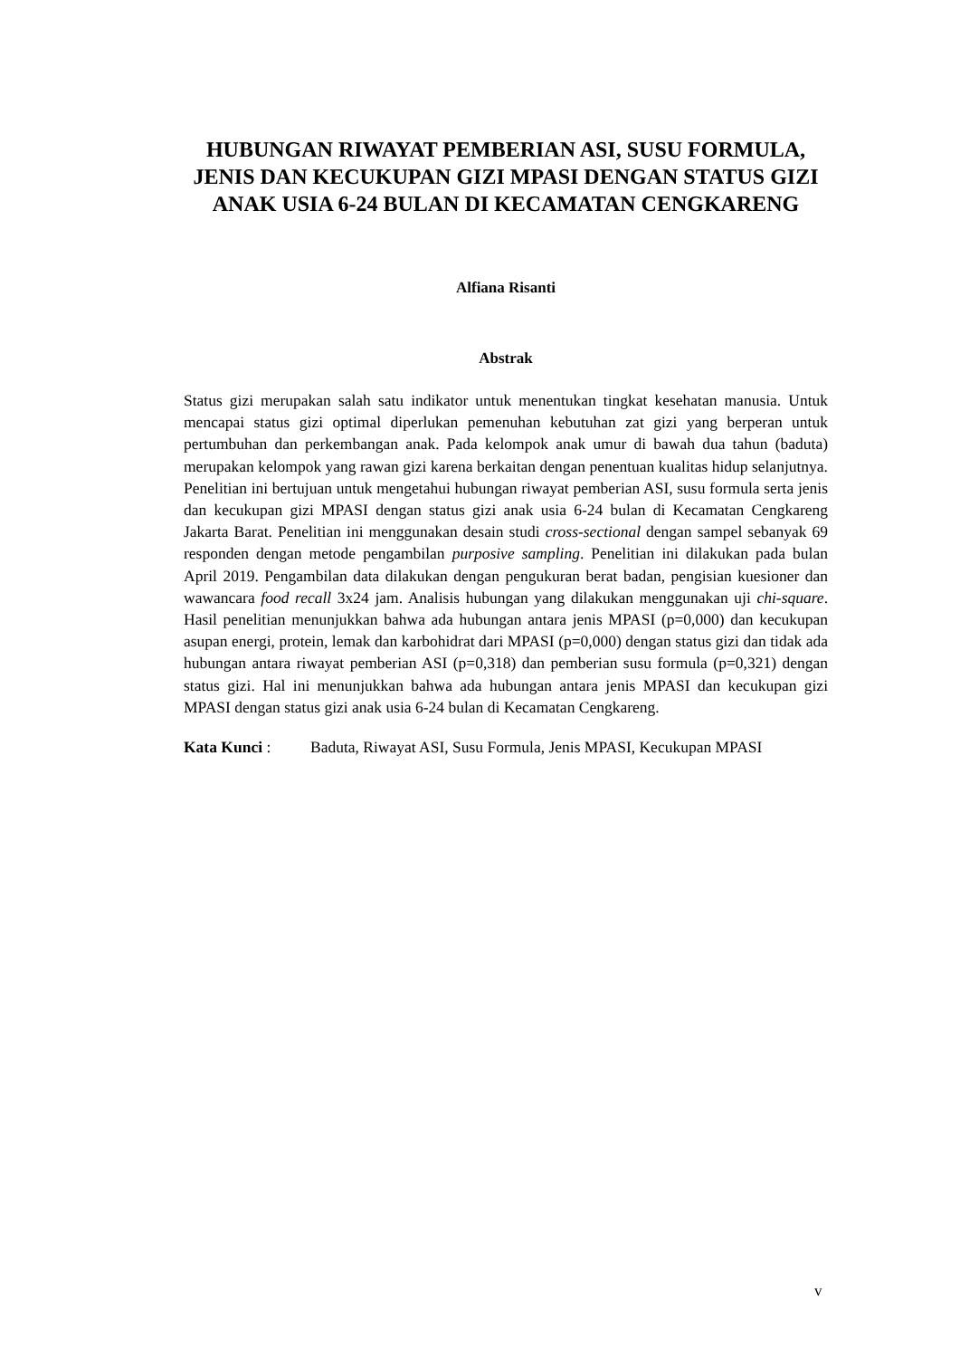HUBUNGAN RIWAYAT PEMBERIAN ASI, SUSU FORMULA, JENIS DAN KECUKUPAN GIZI MPASI DENGAN STATUS GIZI ANAK USIA 6-24 BULAN DI KECAMATAN CENGKARENG
Alfiana Risanti
Abstrak
Status gizi merupakan salah satu indikator untuk menentukan tingkat kesehatan manusia. Untuk mencapai status gizi optimal diperlukan pemenuhan kebutuhan zat gizi yang berperan untuk pertumbuhan dan perkembangan anak. Pada kelompok anak umur di bawah dua tahun (baduta) merupakan kelompok yang rawan gizi karena berkaitan dengan penentuan kualitas hidup selanjutnya. Penelitian ini bertujuan untuk mengetahui hubungan riwayat pemberian ASI, susu formula serta jenis dan kecukupan gizi MPASI dengan status gizi anak usia 6-24 bulan di Kecamatan Cengkareng Jakarta Barat. Penelitian ini menggunakan desain studi cross-sectional dengan sampel sebanyak 69 responden dengan metode pengambilan purposive sampling. Penelitian ini dilakukan pada bulan April 2019. Pengambilan data dilakukan dengan pengukuran berat badan, pengisian kuesioner dan wawancara food recall 3x24 jam. Analisis hubungan yang dilakukan menggunakan uji chi-square. Hasil penelitian menunjukkan bahwa ada hubungan antara jenis MPASI (p=0,000) dan kecukupan asupan energi, protein, lemak dan karbohidrat dari MPASI (p=0,000) dengan status gizi dan tidak ada hubungan antara riwayat pemberian ASI (p=0,318) dan pemberian susu formula (p=0,321) dengan status gizi. Hal ini menunjukkan bahwa ada hubungan antara jenis MPASI dan kecukupan gizi MPASI dengan status gizi anak usia 6-24 bulan di Kecamatan Cengkareng.
Kata Kunci : Baduta, Riwayat ASI, Susu Formula, Jenis MPASI, Kecukupan MPASI
v